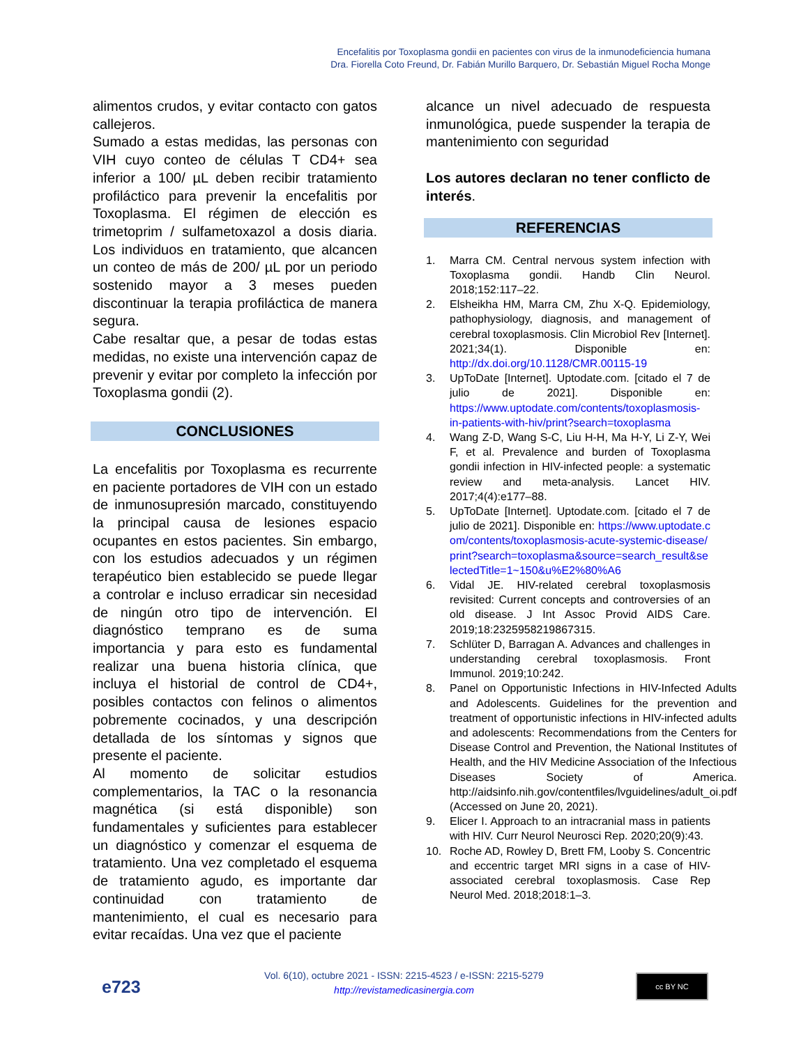Encefalitis por Toxoplasma gondii en pacientes con virus de la inmunodeficiencia humana
Dra. Fiorella Coto Freund, Dr. Fabián Murillo Barquero, Dr. Sebastián Miguel Rocha Monge
alimentos crudos, y evitar contacto con gatos callejeros.
Sumado a estas medidas, las personas con VIH cuyo conteo de células T CD4+ sea inferior a 100/ µL deben recibir tratamiento profiláctico para prevenir la encefalitis por Toxoplasma. El régimen de elección es trimetoprim / sulfametoxazol a dosis diaria. Los individuos en tratamiento, que alcancen un conteo de más de 200/ µL por un periodo sostenido mayor a 3 meses pueden discontinuar la terapia profiláctica de manera segura.
Cabe resaltar que, a pesar de todas estas medidas, no existe una intervención capaz de prevenir y evitar por completo la infección por Toxoplasma gondii (2).
CONCLUSIONES
La encefalitis por Toxoplasma es recurrente en paciente portadores de VIH con un estado de inmunosupresión marcado, constituyendo la principal causa de lesiones espacio ocupantes en estos pacientes. Sin embargo, con los estudios adecuados y un régimen terapéutico bien establecido se puede llegar a controlar e incluso erradicar sin necesidad de ningún otro tipo de intervención. El diagnóstico temprano es de suma importancia y para esto es fundamental realizar una buena historia clínica, que incluya el historial de control de CD4+, posibles contactos con felinos o alimentos pobremente cocinados, y una descripción detallada de los síntomas y signos que presente el paciente.
Al momento de solicitar estudios complementarios, la TAC o la resonancia magnética (si está disponible) son fundamentales y suficientes para establecer un diagnóstico y comenzar el esquema de tratamiento. Una vez completado el esquema de tratamiento agudo, es importante dar continuidad con tratamiento de mantenimiento, el cual es necesario para evitar recaídas. Una vez que el paciente
alcance un nivel adecuado de respuesta inmunológica, puede suspender la terapia de mantenimiento con seguridad
Los autores declaran no tener conflicto de interés.
REFERENCIAS
1. Marra CM. Central nervous system infection with Toxoplasma gondii. Handb Clin Neurol. 2018;152:117–22.
2. Elsheikha HM, Marra CM, Zhu X-Q. Epidemiology, pathophysiology, diagnosis, and management of cerebral toxoplasmosis. Clin Microbiol Rev [Internet]. 2021;34(1). Disponible en: http://dx.doi.org/10.1128/CMR.00115-19
3. UpToDate [Internet]. Uptodate.com. [citado el 7 de julio de 2021]. Disponible en: https://www.uptodate.com/contents/toxoplasmosis-in-patients-with-hiv/print?search=toxoplasma
4. Wang Z-D, Wang S-C, Liu H-H, Ma H-Y, Li Z-Y, Wei F, et al. Prevalence and burden of Toxoplasma gondii infection in HIV-infected people: a systematic review and meta-analysis. Lancet HIV. 2017;4(4):e177–88.
5. UpToDate [Internet]. Uptodate.com. [citado el 7 de julio de 2021]. Disponible en: https://www.uptodate.com/contents/toxoplasmosis-acute-systemic-disease/print?search=toxoplasma&source=search_result&selectedTitle=1~150&u%E2%80%A6
6. Vidal JE. HIV-related cerebral toxoplasmosis revisited: Current concepts and controversies of an old disease. J Int Assoc Provid AIDS Care. 2019;18:2325958219867315.
7. Schlüter D, Barragan A. Advances and challenges in understanding cerebral toxoplasmosis. Front Immunol. 2019;10:242.
8. Panel on Opportunistic Infections in HIV-Infected Adults and Adolescents. Guidelines for the prevention and treatment of opportunistic infections in HIV-infected adults and adolescents: Recommendations from the Centers for Disease Control and Prevention, the National Institutes of Health, and the HIV Medicine Association of the Infectious Diseases Society of America. http://aidsinfo.nih.gov/contentfiles/lvguidelines/adult_oi.pdf (Accessed on June 20, 2021).
9. Elicer I. Approach to an intracranial mass in patients with HIV. Curr Neurol Neurosci Rep. 2020;20(9):43.
10. Roche AD, Rowley D, Brett FM, Looby S. Concentric and eccentric target MRI signs in a case of HIV-associated cerebral toxoplasmosis. Case Rep Neurol Med. 2018;2018:1–3.
e723
Vol. 6(10), octubre 2021 - ISSN: 2215-4523 / e-ISSN: 2215-5279
http://revistamedicasinergia.com
cc BY NC